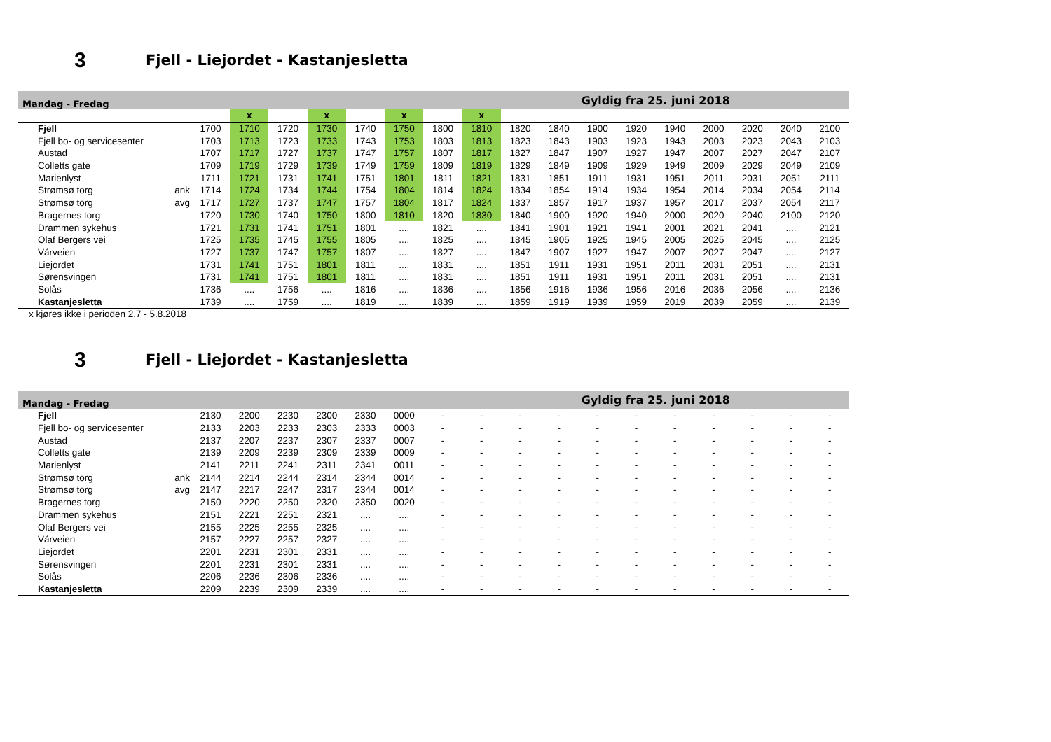3 Fjell - Liejordet - Kastanjesletta
| Mandag - Fredag | | | | | | | | | Gyldig fra 25. juni 2018 | | | | | | | | | |
| | | | x | | x | | x | | x | | | | | | | | | |
| Fjell | | 1700 | 1710 | 1720 | 1730 | 1740 | 1750 | 1800 | 1810 | 1820 | 1840 | 1900 | 1920 | 1940 | 2000 | 2020 | 2040 | 2100 |
| Fjell bo- og servicesenter | | 1703 | 1713 | 1723 | 1733 | 1743 | 1753 | 1803 | 1813 | 1823 | 1843 | 1903 | 1923 | 1943 | 2003 | 2023 | 2043 | 2103 |
| Austad | | 1707 | 1717 | 1727 | 1737 | 1747 | 1757 | 1807 | 1817 | 1827 | 1847 | 1907 | 1927 | 1947 | 2007 | 2027 | 2047 | 2107 |
| Colletts gate | | 1709 | 1719 | 1729 | 1739 | 1749 | 1759 | 1809 | 1819 | 1829 | 1849 | 1909 | 1929 | 1949 | 2009 | 2029 | 2049 | 2109 |
| Marienlyst | | 1711 | 1721 | 1731 | 1741 | 1751 | 1801 | 1811 | 1821 | 1831 | 1851 | 1911 | 1931 | 1951 | 2011 | 2031 | 2051 | 2111 |
| Strømsø torg | ank | 1714 | 1724 | 1734 | 1744 | 1754 | 1804 | 1814 | 1824 | 1834 | 1854 | 1914 | 1934 | 1954 | 2014 | 2034 | 2054 | 2114 |
| Strømsø torg | avg | 1717 | 1727 | 1737 | 1747 | 1757 | 1804 | 1817 | 1824 | 1837 | 1857 | 1917 | 1937 | 1957 | 2017 | 2037 | 2054 | 2117 |
| Bragernes torg | | 1720 | 1730 | 1740 | 1750 | 1800 | 1810 | 1820 | 1830 | 1840 | 1900 | 1920 | 1940 | 2000 | 2020 | 2040 | 2100 | 2120 |
| Drammen sykehus | | 1721 | 1731 | 1741 | 1751 | 1801 | .... | 1821 | .... | 1841 | 1901 | 1921 | 1941 | 2001 | 2021 | 2041 | .... | 2121 |
| Olaf Bergers vei | | 1725 | 1735 | 1745 | 1755 | 1805 | .... | 1825 | .... | 1845 | 1905 | 1925 | 1945 | 2005 | 2025 | 2045 | .... | 2125 |
| Vårveien | | 1727 | 1737 | 1747 | 1757 | 1807 | .... | 1827 | .... | 1847 | 1907 | 1927 | 1947 | 2007 | 2027 | 2047 | .... | 2127 |
| Liejordet | | 1731 | 1741 | 1751 | 1801 | 1811 | .... | 1831 | .... | 1851 | 1911 | 1931 | 1951 | 2011 | 2031 | 2051 | .... | 2131 |
| Sørensvingen | | 1731 | 1741 | 1751 | 1801 | 1811 | .... | 1831 | .... | 1851 | 1911 | 1931 | 1951 | 2011 | 2031 | 2051 | .... | 2131 |
| Solås | | 1736 | .... | 1756 | .... | 1816 | .... | 1836 | .... | 1856 | 1916 | 1936 | 1956 | 2016 | 2036 | 2056 | .... | 2136 |
| Kastanjesletta | | 1739 | .... | 1759 | .... | 1819 | .... | 1839 | .... | 1859 | 1919 | 1939 | 1959 | 2019 | 2039 | 2059 | .... | 2139 |
x kjøres ikke i perioden 2.7 - 5.8.2018
3 Fjell - Liejordet - Kastanjesletta
| Mandag - Fredag | | | | | | | | | Gyldig fra 25. juni 2018 | | | | | | | | | |
| Fjell | | 2130 | 2200 | 2230 | 2300 | 2330 | 0000 | - | - | - | - | - | - | - | - | - | - | - |
| Fjell bo- og servicesenter | | 2133 | 2203 | 2233 | 2303 | 2333 | 0003 | - | - | - | - | - | - | - | - | - | - | - |
| Austad | | 2137 | 2207 | 2237 | 2307 | 2337 | 0007 | - | - | - | - | - | - | - | - | - | - | - |
| Colletts gate | | 2139 | 2209 | 2239 | 2309 | 2339 | 0009 | - | - | - | - | - | - | - | - | - | - | - |
| Marienlyst | | 2141 | 2211 | 2241 | 2311 | 2341 | 0011 | - | - | - | - | - | - | - | - | - | - | - |
| Strømsø torg | ank | 2144 | 2214 | 2244 | 2314 | 2344 | 0014 | - | - | - | - | - | - | - | - | - | - | - |
| Strømsø torg | avg | 2147 | 2217 | 2247 | 2317 | 2344 | 0014 | - | - | - | - | - | - | - | - | - | - | - |
| Bragernes torg | | 2150 | 2220 | 2250 | 2320 | 2350 | 0020 | - | - | - | - | - | - | - | - | - | - | - |
| Drammen sykehus | | 2151 | 2221 | 2251 | 2321 | .... | .... | - | - | - | - | - | - | - | - | - | - | - |
| Olaf Bergers vei | | 2155 | 2225 | 2255 | 2325 | .... | .... | - | - | - | - | - | - | - | - | - | - | - |
| Vårveien | | 2157 | 2227 | 2257 | 2327 | .... | .... | - | - | - | - | - | - | - | - | - | - | - |
| Liejordet | | 2201 | 2231 | 2301 | 2331 | .... | .... | - | - | - | - | - | - | - | - | - | - | - |
| Sørensvingen | | 2201 | 2231 | 2301 | 2331 | .... | .... | - | - | - | - | - | - | - | - | - | - | - |
| Solås | | 2206 | 2236 | 2306 | 2336 | .... | .... | - | - | - | - | - | - | - | - | - | - | - |
| Kastanjesletta | | 2209 | 2239 | 2309 | 2339 | .... | .... | - | - | - | - | - | - | - | - | - | - | - |